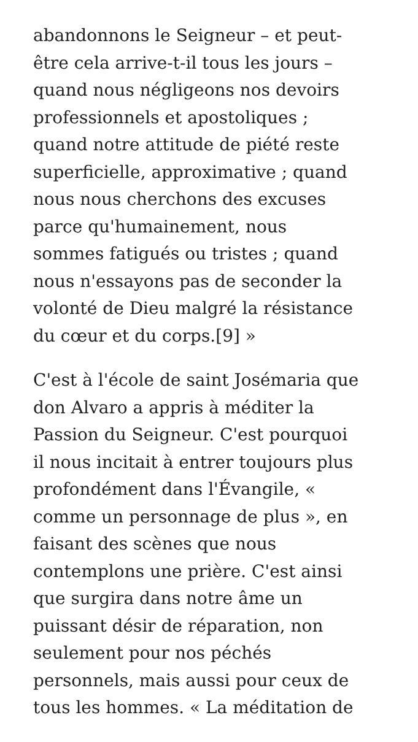abandonnons le Seigneur – et peut-
être cela arrive-t-il tous les jours –
quand nous négligeons nos devoirs
professionnels et apostoliques ;
quand notre attitude de piété reste
superficielle, approximative ; quand
nous nous cherchons des excuses
parce qu'humainement, nous
sommes fatigués ou tristes ; quand
nous n'essayons pas de seconder la
volonté de Dieu malgré la résistance
du cœur et du corps.[9] »
C'est à l'école de saint Josémaria que
don Alvaro a appris à méditer la
Passion du Seigneur. C'est pourquoi
il nous incitait à entrer toujours plus
profondément dans l'Évangile, «
comme un personnage de plus », en
faisant des scènes que nous
contemplons une prière. C'est ainsi
que surgira dans notre âme un
puissant désir de réparation, non
seulement pour nos péchés
personnels, mais aussi pour ceux de
tous les hommes. « La méditation de